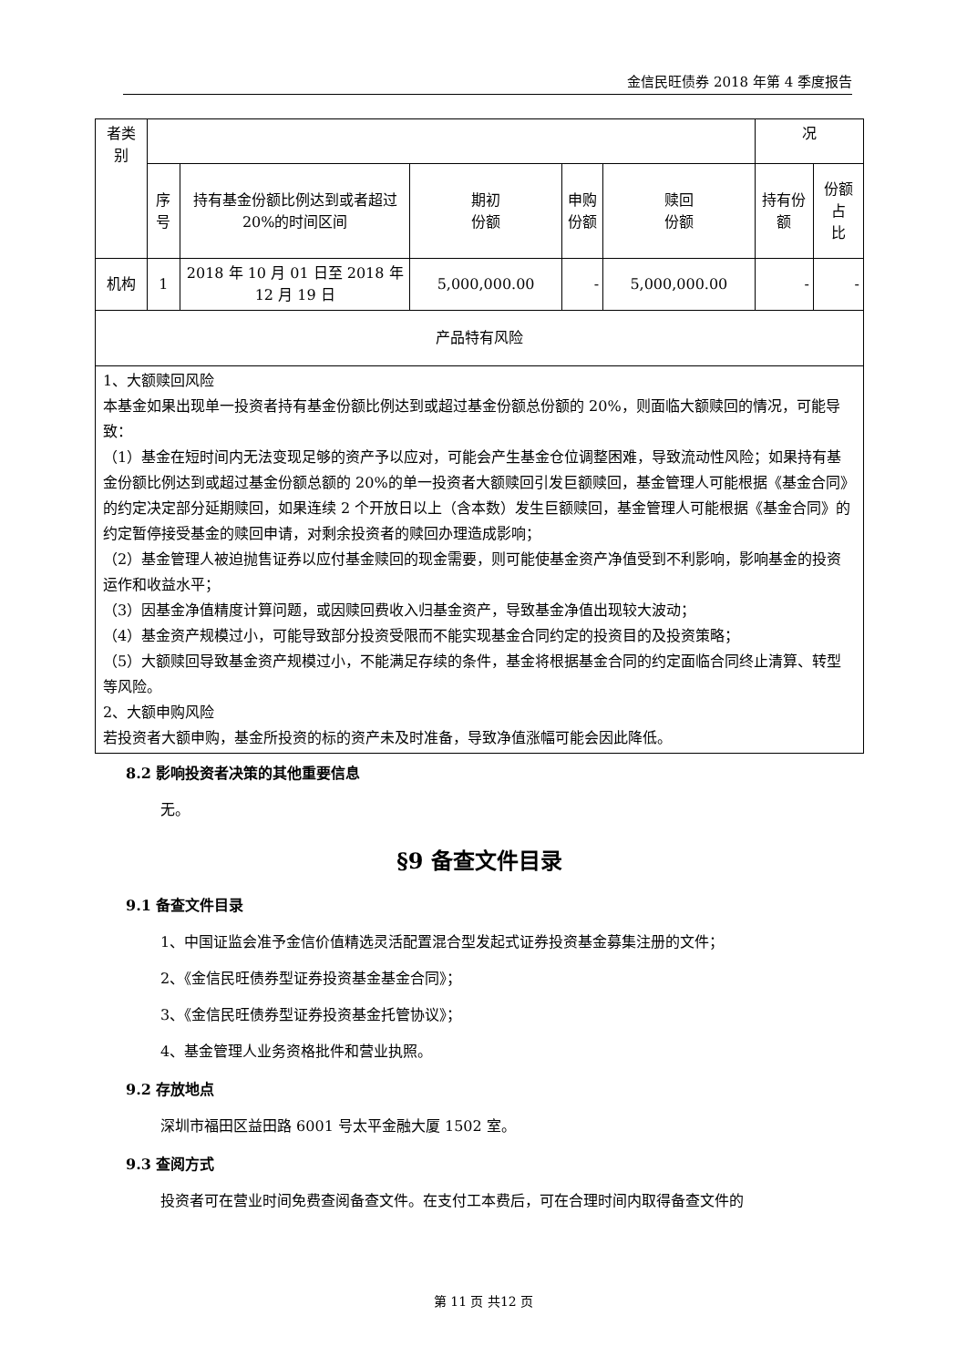金信民旺债券 2018 年第 4 季度报告
| 者类 别 | | | | | | 况 | |
| | 序 号 | 持有基金份额比例达到或者超过 20%的时间区间 | 期初 份额 | 申购 份额 | 赎回 份额 | 持有份额 | 份额占 比 |
| 机构 | 1 | 2018 年 10 月 01 日至 2018 年 12 月 19 日 | 5,000,000.00 | - | 5,000,000.00 | - | - |
| 产品特有风险 | | | | | | | |
| 1、大额赎回风险 本基金如果出现单一投资者持有基金份额比例达到或超过基金份额总份额的 20%，则面临大额赎回的情况，可能导致： （1）基金在短时间内无法变现足够的资产予以应对，可能会产生基金仓位调整困难，导致流动性风险；如果持有基金份额比例达到或超过基金份额总额的 20%的单一投资者大额赎回引发巨额赎回，基金管理人可能根据《基金合同》的约定决定部分延期赎回，如果连续 2 个开放日以上（含本数）发生巨额赎回，基金管理人可能根据《基金合同》的约定暂停接受基金的赎回申请，对剩余投资者的赎回办理造成影响； （2）基金管理人被迫抛售证券以应付基金赎回的现金需要，则可能使基金资产净值受到不利影响，影响基金的投资运作和收益水平； （3）因基金净值精度计算问题，或因赎回费收入归基金资产，导致基金净值出现较大波动； （4）基金资产规模过小，可能导致部分投资受限而不能实现基金合同约定的投资目的及投资策略； （5）大额赎回导致基金资产规模过小，不能满足存续的条件，基金将根据基金合同的约定面临合同终止清算、转型等风险。 2、大额申购风险 若投资者大额申购，基金所投资的标的资产未及时准备，导致净值涨幅可能会因此降低。 | | | | | | | |
8.2 影响投资者决策的其他重要信息
无。
§9 备查文件目录
9.1 备查文件目录
1、中国证监会准予金信价值精选灵活配置混合型发起式证券投资基金募集注册的文件；
2、《金信民旺债券型证券投资基金基金合同》；
3、《金信民旺债券型证券投资基金托管协议》；
4、基金管理人业务资格批件和营业执照。
9.2 存放地点
深圳市福田区益田路 6001 号太平金融大厦 1502 室。
9.3 查阅方式
投资者可在营业时间免费查阅备查文件。在支付工本费后，可在合理时间内取得备查文件的
第 11 页 共12 页